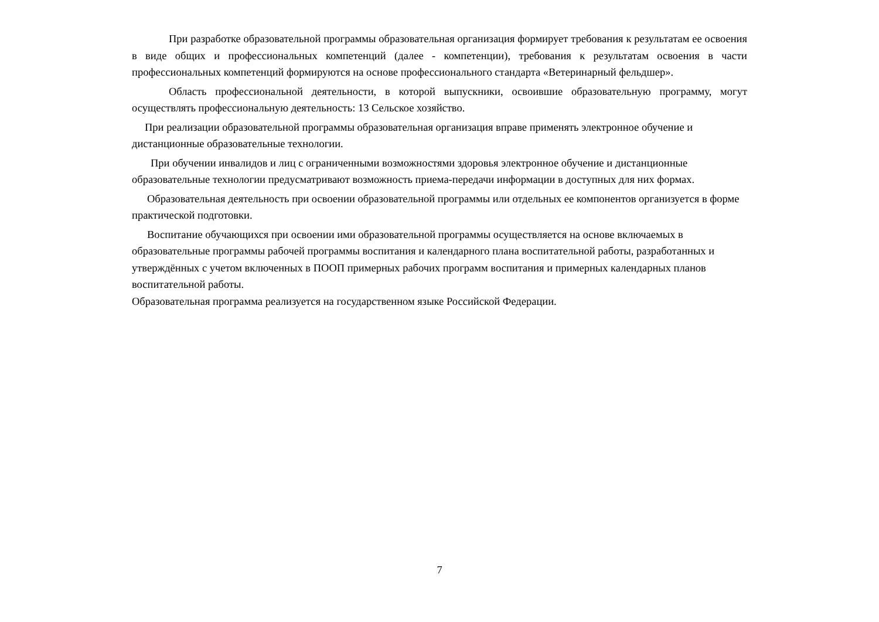При разработке образовательной программы образовательная организация формирует требования к результатам ее освоения в виде общих и профессиональных компетенций (далее - компетенции), требования к результатам освоения в части профессиональных компетенций формируются на основе профессионального стандарта «Ветеринарный фельдшер».
Область профессиональной деятельности, в которой выпускники, освоившие образовательную программу, могут осуществлять профессиональную деятельность: 13 Сельское хозяйство.
При реализации образовательной программы образовательная организация вправе применять электронное обучение и дистанционные образовательные технологии.
При обучении инвалидов и лиц с ограниченными возможностями здоровья электронное обучение и дистанционные образовательные технологии предусматривают возможность приема-передачи информации в доступных для них формах.
Образовательная деятельность при освоении образовательной программы или отдельных ее компонентов организуется в форме практической подготовки.
Воспитание обучающихся при освоении ими образовательной программы осуществляется на основе включаемых в образовательные программы рабочей программы воспитания и календарного плана воспитательной работы, разработанных и утверждённых с учетом включенных в ПООП примерных рабочих программ воспитания и примерных календарных планов воспитательной работы.
Образовательная программа реализуется на государственном языке Российской Федерации.
7